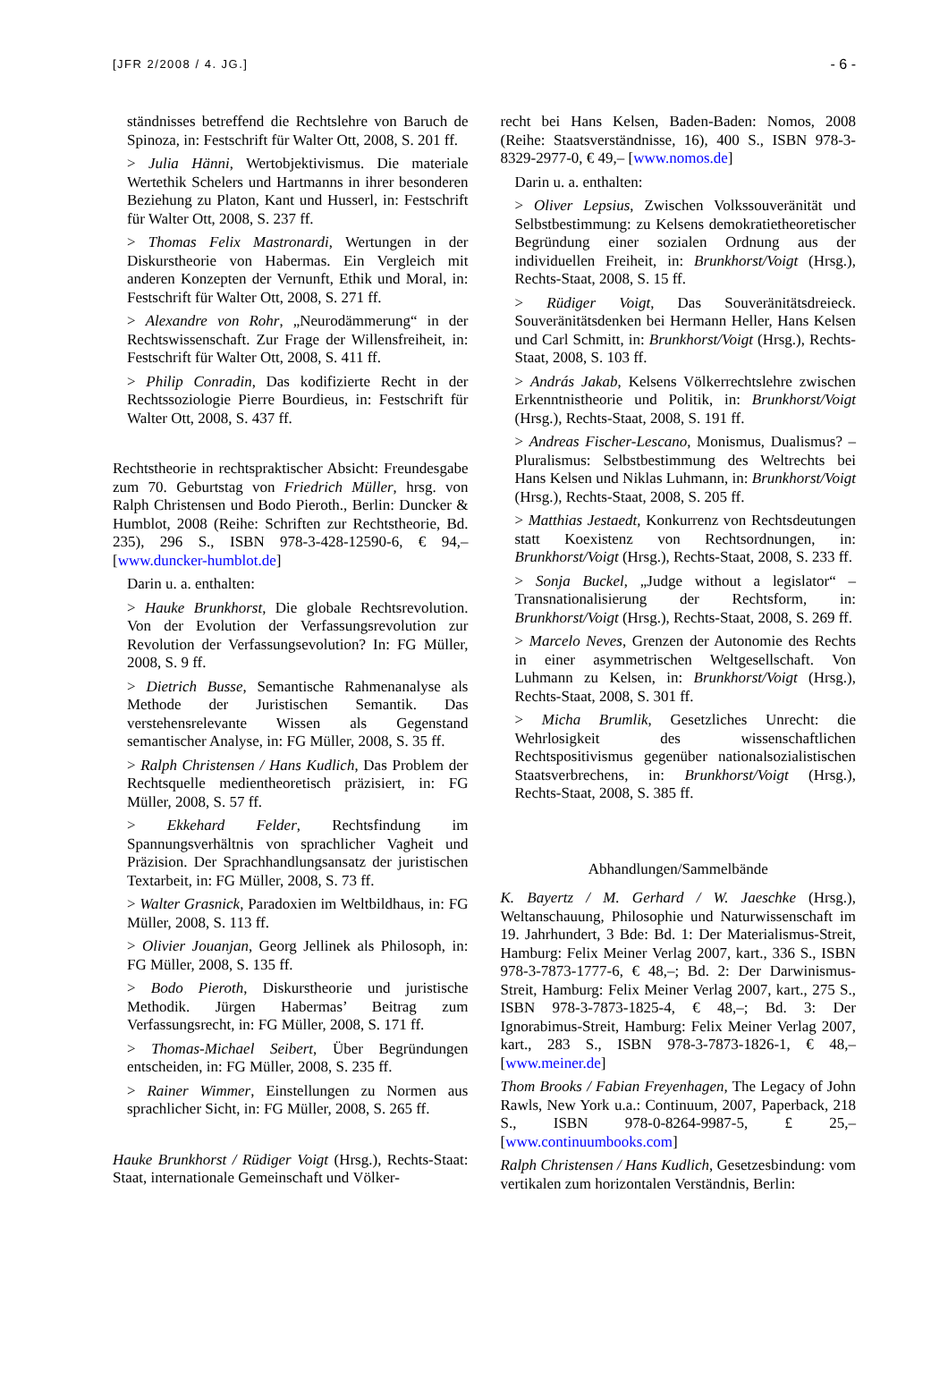[JFR 2/2008 / 4. JG.] - 6 -
ständnisses betreffend die Rechtslehre von Baruch de Spinoza, in: Festschrift für Walter Ott, 2008, S. 201 ff.
> Julia Hänni, Wertobjektivismus. Die materiale Wertethik Schelers und Hartmanns in ihrer besonderen Beziehung zu Platon, Kant und Husserl, in: Festschrift für Walter Ott, 2008, S. 237 ff.
> Thomas Felix Mastronardi, Wertungen in der Diskurstheorie von Habermas. Ein Vergleich mit anderen Konzepten der Vernunft, Ethik und Moral, in: Festschrift für Walter Ott, 2008, S. 271 ff.
> Alexandre von Rohr, „Neurodämmerung“ in der Rechtswissenschaft. Zur Frage der Willensfreiheit, in: Festschrift für Walter Ott, 2008, S. 411 ff.
> Philip Conradin, Das kodifizierte Recht in der Rechtssoziologie Pierre Bourdieus, in: Festschrift für Walter Ott, 2008, S. 437 ff.
Rechtstheorie in rechtspraktischer Absicht: Freundesgabe zum 70. Geburtstag von Friedrich Müller, hrsg. von Ralph Christensen und Bodo Pieroth., Berlin: Duncker & Humblot, 2008 (Reihe: Schriften zur Rechtstheorie, Bd. 235), 296 S., ISBN 978-3-428-12590-6, € 94,– [www.duncker-humblot.de]
Darin u. a. enthalten:
> Hauke Brunkhorst, Die globale Rechtsrevolution. Von der Evolution der Verfassungsrevolution zur Revolution der Verfassungsevolution? In: FG Müller, 2008, S. 9 ff.
> Dietrich Busse, Semantische Rahmenanalyse als Methode der Juristischen Semantik. Das verstehensrelevante Wissen als Gegenstand semantischer Analyse, in: FG Müller, 2008, S. 35 ff.
> Ralph Christensen / Hans Kudlich, Das Problem der Rechtsquelle medientheoretisch präzisiert, in: FG Müller, 2008, S. 57 ff.
> Ekkehard Felder, Rechtsfindung im Spannungsverhältnis von sprachlicher Vagheit und Präzision. Der Sprachhandlungsansatz der juristischen Textarbeit, in: FG Müller, 2008, S. 73 ff.
> Walter Grasnick, Paradoxien im Weltbildhaus, in: FG Müller, 2008, S. 113 ff.
> Olivier Jouanjan, Georg Jellinek als Philosoph, in: FG Müller, 2008, S. 135 ff.
> Bodo Pieroth, Diskurstheorie und juristische Methodik. Jürgen Habermas’ Beitrag zum Verfassungsrecht, in: FG Müller, 2008, S. 171 ff.
> Thomas-Michael Seibert, Über Begründungen entscheiden, in: FG Müller, 2008, S. 235 ff.
> Rainer Wimmer, Einstellungen zu Normen aus sprachlicher Sicht, in: FG Müller, 2008, S. 265 ff.
Hauke Brunkhorst / Rüdiger Voigt (Hrsg.), Rechts-Staat: Staat, internationale Gemeinschaft und Völker-
recht bei Hans Kelsen, Baden-Baden: Nomos, 2008 (Reihe: Staatsverständnisse, 16), 400 S., ISBN 978-3-8329-2977-0, € 49,– [www.nomos.de]
Darin u. a. enthalten:
> Oliver Lepsius, Zwischen Volkssouveränität und Selbstbestimmung: zu Kelsens demokratietheoretischer Begründung einer sozialen Ordnung aus der individuellen Freiheit, in: Brunkhorst/Voigt (Hrsg.), Rechts-Staat, 2008, S. 15 ff.
> Rüdiger Voigt, Das Souveränitätsdreieck. Souveränitätsdenken bei Hermann Heller, Hans Kelsen und Carl Schmitt, in: Brunkhorst/Voigt (Hrsg.), Rechts-Staat, 2008, S. 103 ff.
> András Jakab, Kelsens Völkerrechtslehre zwischen Erkenntnistheorie und Politik, in: Brunkhorst/Voigt (Hrsg.), Rechts-Staat, 2008, S. 191 ff.
> Andreas Fischer-Lescano, Monismus, Dualismus? – Pluralismus: Selbstbestimmung des Weltrechts bei Hans Kelsen und Niklas Luhmann, in: Brunkhorst/Voigt (Hrsg.), Rechts-Staat, 2008, S. 205 ff.
> Matthias Jestaedt, Konkurrenz von Rechtsdeutungen statt Koexistenz von Rechtsordnungen, in: Brunkhorst/Voigt (Hrsg.), Rechts-Staat, 2008, S. 233 ff.
> Sonja Buckel, „Judge without a legislator“ – Transnationalisierung der Rechtsform, in: Brunkhorst/Voigt (Hrsg.), Rechts-Staat, 2008, S. 269 ff.
> Marcelo Neves, Grenzen der Autonomie des Rechts in einer asymmetrischen Weltgesellschaft. Von Luhmann zu Kelsen, in: Brunkhorst/Voigt (Hrsg.), Rechts-Staat, 2008, S. 301 ff.
> Micha Brumlik, Gesetzliches Unrecht: die Wehrlosigkeit des wissenschaftlichen Rechtspositivismus gegenüber nationalsozialistischen Staatsverbrechens, in: Brunkhorst/Voigt (Hrsg.), Rechts-Staat, 2008, S. 385 ff.
Abhandlungen/Sammelbände
K. Bayertz / M. Gerhard / W. Jaeschke (Hrsg.), Weltanschauung, Philosophie und Naturwissenschaft im 19. Jahrhundert, 3 Bde: Bd. 1: Der Materialismus-Streit, Hamburg: Felix Meiner Verlag 2007, kart., 336 S., ISBN 978-3-7873-1777-6, € 48,–; Bd. 2: Der Darwinismus-Streit, Hamburg: Felix Meiner Verlag 2007, kart., 275 S., ISBN 978-3-7873-1825-4, € 48,–; Bd. 3: Der Ignorabimus-Streit, Hamburg: Felix Meiner Verlag 2007, kart., 283 S., ISBN 978-3-7873-1826-1, € 48,– [www.meiner.de]
Thom Brooks / Fabian Freyenhagen, The Legacy of John Rawls, New York u.a.: Continuum, 2007, Paperback, 218 S., ISBN 978-0-8264-9987-5, £ 25,– [www.continuumbooks.com]
Ralph Christensen / Hans Kudlich, Gesetzesbindung: vom vertikalen zum horizontalen Verständnis, Berlin: